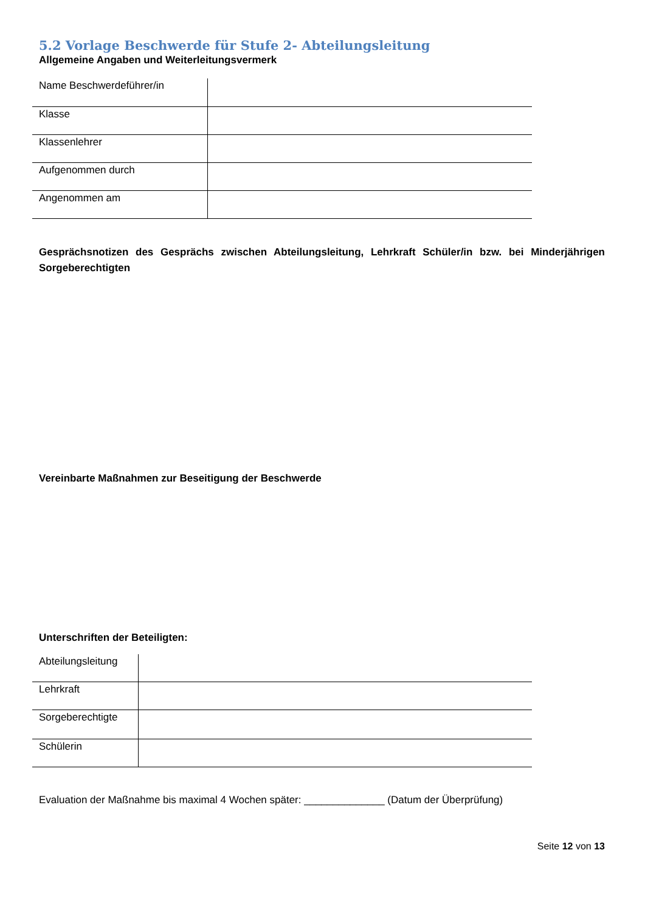5.2 Vorlage Beschwerde für Stufe 2- Abteilungsleitung
Allgemeine Angaben und Weiterleitungsvermerk
| Name Beschwerdeführer/in | |
| Klasse | |
| Klassenlehrer | |
| Aufgenommen durch | |
| Angenommen am | |
Gesprächsnotizen des Gesprächs zwischen Abteilungsleitung, Lehrkraft Schüler/in bzw. bei Minderjährigen Sorgeberechtigten
Vereinbarte Maßnahmen zur Beseitigung der Beschwerde
Unterschriften der Beteiligten:
| Abteilungsleitung | |
| Lehrkraft | |
| Sorgeberechtigte | |
| Schülerin | |
Evaluation der Maßnahme bis maximal 4 Wochen später: ______________ (Datum der Überprüfung)
Seite 12 von 13